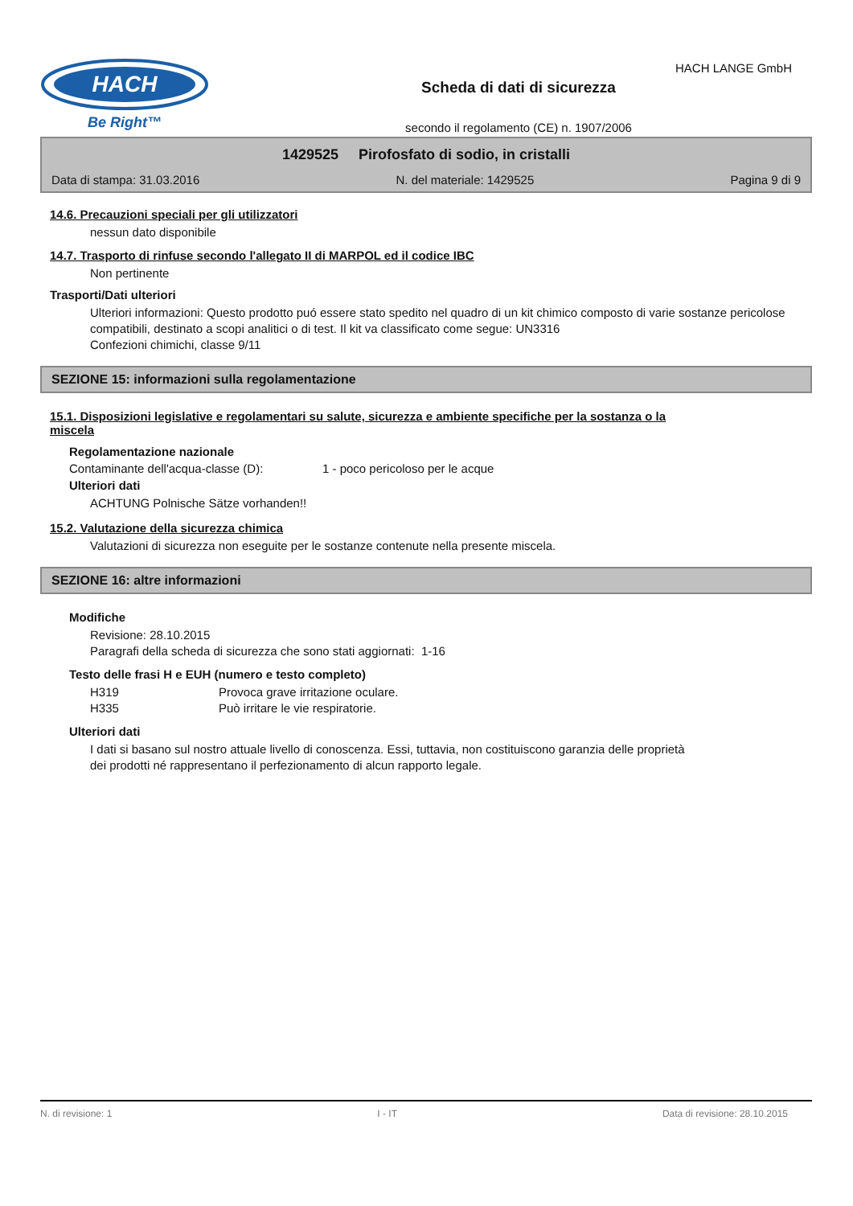HACH
Be Right™
Scheda di dati di sicurezza
secondo il regolamento (CE) n. 1907/2006
HACH LANGE GmbH
1429525 Pirofosfato di sodio, in cristalli
Data di stampa: 31.03.2016 N. del materiale: 1429525 Pagina 9 di 9
14.6. Precauzioni speciali per gli utilizzatori
nessun dato disponibile
14.7. Trasporto di rinfuse secondo l'allegato II di MARPOL ed il codice IBC
Non pertinente
Trasporti/Dati ulteriori
Ulteriori informazioni: Questo prodotto puó essere stato spedito nel quadro di un kit chimico composto di varie sostanze pericolose compatibili, destinato a scopi analitici o di test. Il kit va classificato come segue: UN3316
Confezioni chimichi, classe 9/11
SEZIONE 15: informazioni sulla regolamentazione
15.1. Disposizioni legislative e regolamentari su salute, sicurezza e ambiente specifiche per la sostanza o la miscela
Regolamentazione nazionale
Contaminante dell'acqua-classe (D): 1 - poco pericoloso per le acque
Ulteriori dati
ACHTUNG Polnische Sätze vorhanden!!
15.2. Valutazione della sicurezza chimica
Valutazioni di sicurezza non eseguite per le sostanze contenute nella presente miscela.
SEZIONE 16: altre informazioni
Modifiche
Revisione: 28.10.2015
Paragrafi della scheda di sicurezza che sono stati aggiornati: 1-16
Testo delle frasi H e EUH (numero e testo completo)
H319 Provoca grave irritazione oculare.
H335 Può irritare le vie respiratorie.
Ulteriori dati
I dati si basano sul nostro attuale livello di conoscenza. Essi, tuttavia, non costituiscono garanzia delle proprietà dei prodotti né rappresentano il perfezionamento di alcun rapporto legale.
N. di revisione: 1 I - IT Data di revisione: 28.10.2015